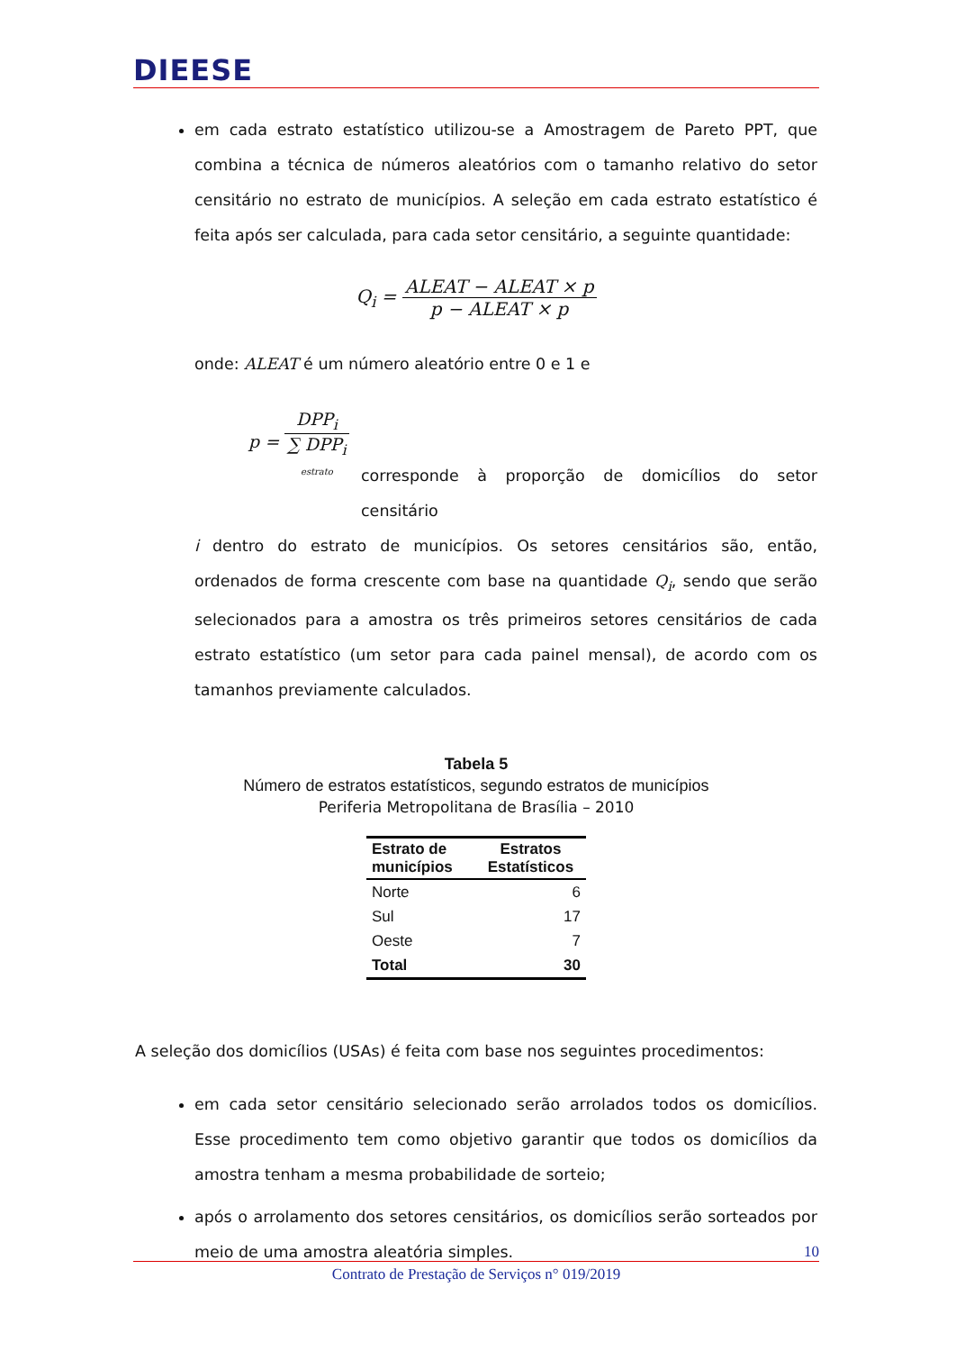DIEESE
em cada estrato estatístico utilizou-se a Amostragem de Pareto PPT, que combina a técnica de números aleatórios com o tamanho relativo do setor censitário no estrato de municípios. A seleção em cada estrato estatístico é feita após ser calculada, para cada setor censitário, a seguinte quantidade:
Q<sub>i</sub> = ALEAT − ALEAT × p p − ALEAT × p
onde: ALEAT é um número aleatório entre 0 e 1 e
p = DPP<sub>i</sub> ∑ DPP<sub>i</sub>
estrato
corresponde à proporção de domicílios do setor censitário
i dentro do estrato de municípios. Os setores censitários são, então, ordenados de forma crescente com base na quantidade Q<sub>i</sub>, sendo que serão selecionados para a amostra os três primeiros setores censitários de cada estrato estatístico (um setor para cada painel mensal), de acordo com os tamanhos previamente calculados.
Tabela 5
Número de estratos estatísticos, segundo estratos de municípios
Periferia Metropolitana de Brasília – 2010
| Estrato de municípios | Estratos Estatísticos |
| --- | --- |
| Norte | 6 |
| Sul | 17 |
| Oeste | 7 |
| Total | 30 |
A seleção dos domicílios (USAs) é feita com base nos seguintes procedimentos:
em cada setor censitário selecionado serão arrolados todos os domicílios. Esse procedimento tem como objetivo garantir que todos os domicílios da amostra tenham a mesma probabilidade de sorteio;
após o arrolamento dos setores censitários, os domicílios serão sorteados por meio de uma amostra aleatória simples.
10
Contrato de Prestação de Serviços n° 019/2019